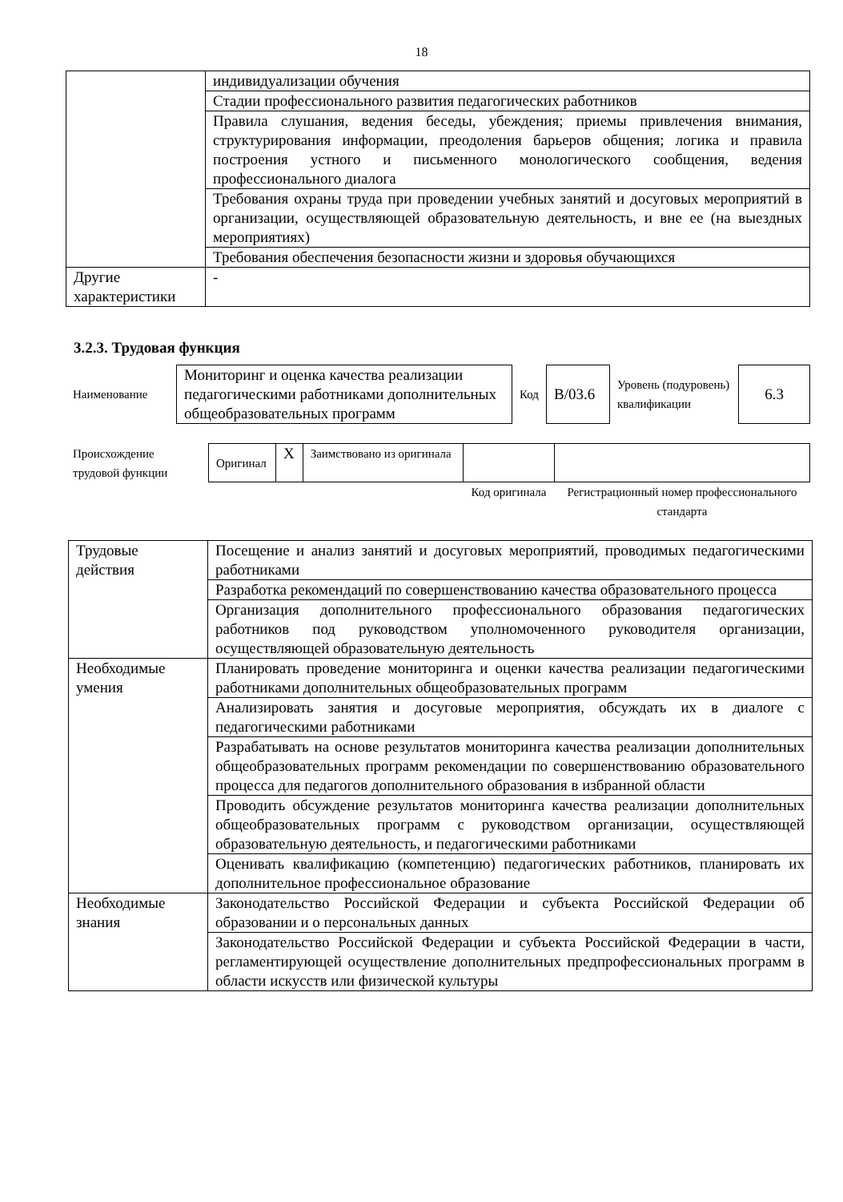18
| | индивидуализации обучения |
| | Стадии профессионального развития педагогических работников |
| | Правила слушания, ведения беседы, убеждения; приемы привлечения внимания, структурирования информации, преодоления барьеров общения; логика и правила построения устного и письменного монологического сообщения, ведения профессионального диалога |
| | Требования охраны труда при проведении учебных занятий и досуговых мероприятий в организации, осуществляющей образовательную деятельность, и вне ее (на выездных мероприятиях) |
| | Требования обеспечения безопасности жизни и здоровья обучающихся |
| Другие характеристики | - |
3.2.3. Трудовая функция
| Наименование | Мониторинг и оценка качества реализации педагогическими работниками дополнительных общеобразовательных программ | Код | В/03.6 | Уровень (подуровень) квалификации | 6.3 |
| Происхождение трудовой функции | Оригинал | X | Заимствовано из оригинала | | |
| | | | | Код оригинала | Регистрационный номер профессионального стандарта |
| Трудовые действия | Посещение и анализ занятий и досуговых мероприятий, проводимых педагогическими работниками |
| | Разработка рекомендаций по совершенствованию качества образовательного процесса |
| | Организация дополнительного профессионального образования педагогических работников под руководством уполномоченного руководителя организации, осуществляющей образовательную деятельность |
| Необходимые умения | Планировать проведение мониторинга и оценки качества реализации педагогическими работниками дополнительных общеобразовательных программ |
| | Анализировать занятия и досуговые мероприятия, обсуждать их в диалоге с педагогическими работниками |
| | Разрабатывать на основе результатов мониторинга качества реализации дополнительных общеобразовательных программ рекомендации по совершенствованию образовательного процесса для педагогов дополнительного образования в избранной области |
| | Проводить обсуждение результатов мониторинга качества реализации дополнительных общеобразовательных программ с руководством организации, осуществляющей образовательную деятельность, и педагогическими работниками |
| | Оценивать квалификацию (компетенцию) педагогических работников, планировать их дополнительное профессиональное образование |
| Необходимые знания | Законодательство Российской Федерации и субъекта Российской Федерации об образовании и о персональных данных |
| | Законодательство Российской Федерации и субъекта Российской Федерации в части, регламентирующей осуществление дополнительных предпрофессиональных программ в области искусств или физической культуры |